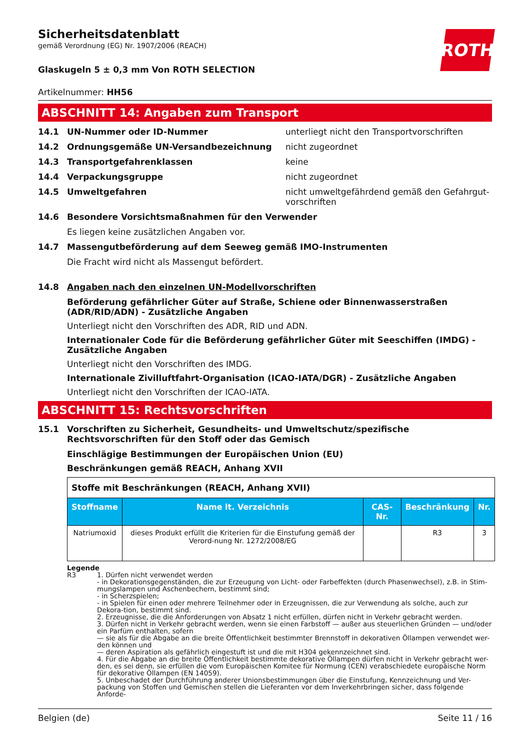Sicherheitsdatenblatt
gemäß Verordnung (EG) Nr. 1907/2006 (REACH)
ROTH
Glaskugeln 5 ± 0,3 mm Von ROTH SELECTION
Artikelnummer: HH56
ABSCHNITT 14: Angaben zum Transport
14.1 UN-Nummer oder ID-Nummer unterliegt nicht den Transportvorschriften
14.2 Ordnungsgemäße UN-Versandbezeichnung nicht zugeordnet
14.3 Transportgefahrenklassen keine
14.4 Verpackungsgruppe nicht zugeordnet
14.5 Umweltgefahren nicht umweltgefährdend gemäß den Gefahrgut-vorschriften
14.6 Besondere Vorsichtsmaßnahmen für den Verwender
Es liegen keine zusätzlichen Angaben vor.
14.7 Massengutbeförderung auf dem Seeweg gemäß IMO-Instrumenten
Die Fracht wird nicht als Massengut befördert.
14.8 Angaben nach den einzelnen UN-Modellvorschriften
Beförderung gefährlicher Güter auf Straße, Schiene oder Binnenwasserstraßen (ADR/RID/ADN) - Zusätzliche Angaben
Unterliegt nicht den Vorschriften des ADR, RID und ADN.
Internationaler Code für die Beförderung gefährlicher Güter mit Seeschiffen (IMDG) - Zusätzliche Angaben
Unterliegt nicht den Vorschriften des IMDG.
Internationale Zivilluftfahrt-Organisation (ICAO-IATA/DGR) - Zusätzliche Angaben
Unterliegt nicht den Vorschriften der ICAO-IATA.
ABSCHNITT 15: Rechtsvorschriften
15.1 Vorschriften zu Sicherheit, Gesundheits- und Umweltschutz/spezifische Rechtsvorschriften für den Stoff oder das Gemisch
Einschlägige Bestimmungen der Europäischen Union (EU)
Beschränkungen gemäß REACH, Anhang XVII
| Stoffe mit Beschränkungen (REACH, Anhang XVII) | | | | |
| Stoffname | Name lt. Verzeichnis | CAS-Nr. | Beschränkung | Nr. |
| Natriumoxid | dieses Produkt erfüllt die Kriterien für die Einstufung gemäß der Verord-nung Nr. 1272/2008/EG | | R3 | 3 |
Legende
R3 1. Dürfen nicht verwendet werden
- in Dekorationsgegenständen, die zur Erzeugung von Licht- oder Farbeffekten (durch Phasenwechsel), z.B. in Stim-mungslampen und Aschenbechern, bestimmt sind;
- in Scherzspielen;
- in Spielen für einen oder mehrere Teilnehmer oder in Erzeugnissen, die zur Verwendung als solche, auch zur Dekora-tion, bestimmt sind.
2. Erzeugnisse, die die Anforderungen von Absatz 1 nicht erfüllen, dürfen nicht in Verkehr gebracht werden.
3. Dürfen nicht in Verkehr gebracht werden, wenn sie einen Farbstoff — außer aus steuerlichen Gründen — und/oder ein Parfüm enthalten, sofern
— sie als für die Abgabe an die breite Öffentlichkeit bestimmter Brennstoff in dekorativen Öllampen verwendet wer-den können und
— deren Aspiration als gefährlich eingestuft ist und die mit H304 gekennzeichnet sind.
4. Für die Abgabe an die breite Öffentlichkeit bestimmte dekorative Öllampen dürfen nicht in Verkehr gebracht wer-den, es sei denn, sie erfüllen die vom Europäischen Komitee für Normung (CEN) verabschiedete europäische Norm für dekorative Öllampen (EN 14059).
5. Unbeschadet der Durchführung anderer Unionsbestimmungen über die Einstufung, Kennzeichnung und Ver-packung von Stoffen und Gemischen stellen die Lieferanten vor dem Inverkehrbringen sicher, dass folgende Anforde-
Belgien (de) Seite 11 / 16